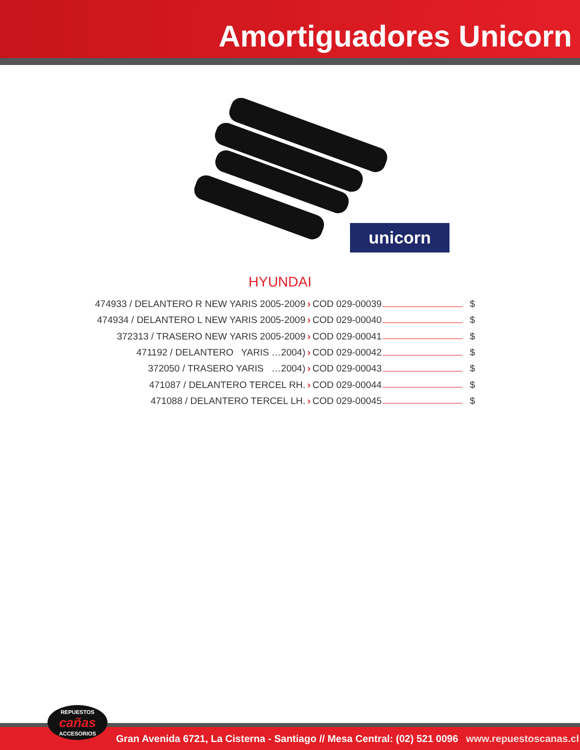Amortiguadores Unicorn
unicorn
HYUNDAI
474933 / DELANTERO R NEW YARIS 2005-2009 › COD 029-00039 $
474934 / DELANTERO L NEW YARIS 2005-2009 › COD 029-00040 $
372313 / TRASERO NEW YARIS 2005-2009 › COD 029-00041 $
471192 / DELANTERO YARIS …2004) › COD 029-00042 $
372050 / TRASERO YARIS …2004) › COD 029-00043 $
471087 / DELANTERO TERCEL RH. › COD 029-00044 $
471088 / DELANTERO TERCEL LH. › COD 029-00045 $
Gran Avenida 6721, La Cisterna - Santiago // Mesa Central: (02) 521 0096 www.repuestoscanas.cl REPUESTOS
cañas
ACCESORIOS